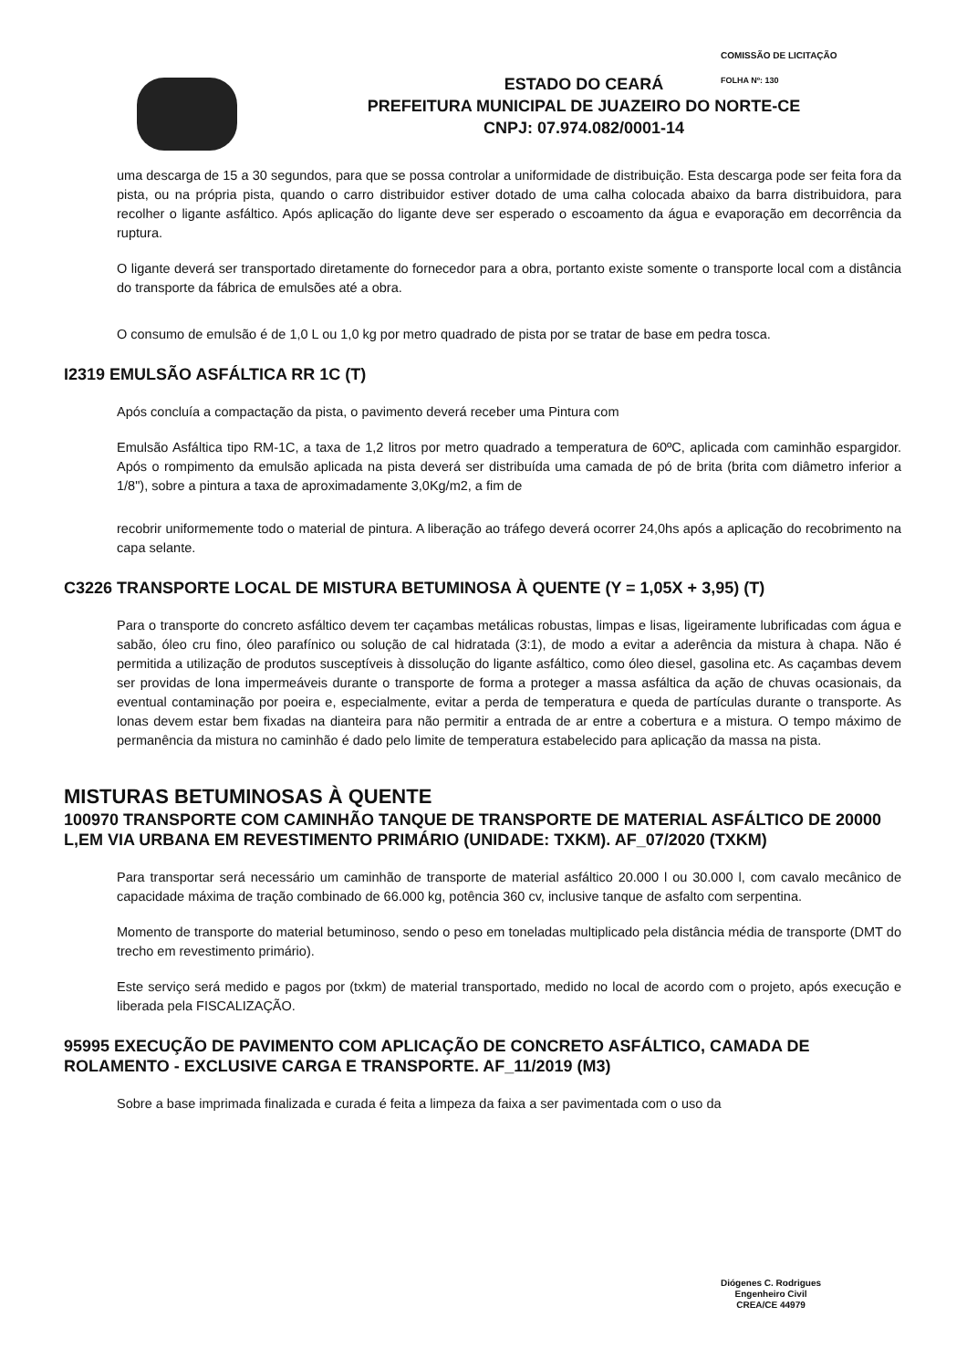COMISSÃO DE LICITAÇÃO
FOLHA Nº: 130
ESTADO DO CEARÁ
PREFEITURA MUNICIPAL DE JUAZEIRO DO NORTE-CE
CNPJ: 07.974.082/0001-14
uma descarga de 15 a 30 segundos, para que se possa controlar a uniformidade de distribuição. Esta descarga pode ser feita fora da pista, ou na própria pista, quando o carro distribuidor estiver dotado de uma calha colocada abaixo da barra distribuidora, para recolher o ligante asfáltico. Após aplicação do ligante deve ser esperado o escoamento da água e evaporação em decorrência da ruptura.
O ligante deverá ser transportado diretamente do fornecedor para a obra, portanto existe somente o transporte local com a distância do transporte da fábrica de emulsões até a obra.
O consumo de emulsão é de 1,0 L ou 1,0 kg por metro quadrado de pista por se tratar de base em pedra tosca.
I2319 EMULSÃO ASFÁLTICA RR 1C (T)
Após concluía a compactação da pista, o pavimento deverá receber uma Pintura com
Emulsão Asfáltica tipo RM-1C, a taxa de 1,2 litros por metro quadrado a temperatura de 60ºC, aplicada com caminhão espargidor. Após o rompimento da emulsão aplicada na pista deverá ser distribuída uma camada de pó de brita (brita com diâmetro inferior a 1/8"), sobre a pintura a taxa de aproximadamente 3,0Kg/m2, a fim de
recobrir uniformemente todo o material de pintura. A liberação ao tráfego deverá ocorrer 24,0hs após a aplicação do recobrimento na capa selante.
C3226 TRANSPORTE LOCAL DE MISTURA BETUMINOSA À QUENTE (Y = 1,05X + 3,95) (T)
Para o transporte do concreto asfáltico devem ter caçambas metálicas robustas, limpas e lisas, ligeiramente lubrificadas com água e sabão, óleo cru fino, óleo parafínico ou solução de cal hidratada (3:1), de modo a evitar a aderência da mistura à chapa. Não é permitida a utilização de produtos susceptíveis à dissolução do ligante asfáltico, como óleo diesel, gasolina etc. As caçambas devem ser providas de lona impermeáveis durante o transporte de forma a proteger a massa asfáltica da ação de chuvas ocasionais, da eventual contaminação por poeira e, especialmente, evitar a perda de temperatura e queda de partículas durante o transporte. As lonas devem estar bem fixadas na dianteira para não permitir a entrada de ar entre a cobertura e a mistura. O tempo máximo de permanência da mistura no caminhão é dado pelo limite de temperatura estabelecido para aplicação da massa na pista.
MISTURAS BETUMINOSAS À QUENTE
100970 TRANSPORTE COM CAMINHÃO TANQUE DE TRANSPORTE DE MATERIAL ASFÁLTICO DE 20000 L,EM VIA URBANA EM REVESTIMENTO PRIMÁRIO (UNIDADE: TXKM). AF_07/2020 (TXKM)
Para transportar será necessário um caminhão de transporte de material asfáltico 20.000 l ou 30.000 l, com cavalo mecânico de capacidade máxima de tração combinado de 66.000 kg, potência 360 cv, inclusive tanque de asfalto com serpentina.
Momento de transporte do material betuminoso, sendo o peso em toneladas multiplicado pela distância média de transporte (DMT do trecho em revestimento primário).
Este serviço será medido e pagos por (txkm) de material transportado, medido no local de acordo com o projeto, após execução e liberada pela FISCALIZAÇÃO.
95995 EXECUÇÃO DE PAVIMENTO COM APLICAÇÃO DE CONCRETO ASFÁLTICO, CAMADA DE ROLAMENTO - EXCLUSIVE CARGA E TRANSPORTE. AF_11/2019 (M3)
Sobre a base imprimada finalizada e curada é feita a limpeza da faixa a ser pavimentada com o uso da
Diógenes C. Rodrigues
Engenheiro Civil
CREA/CE 44979